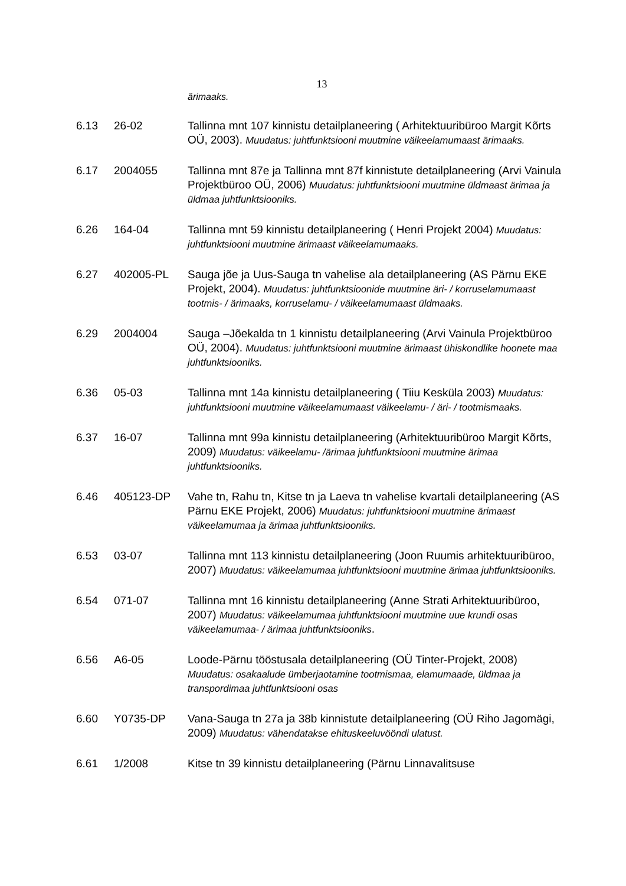13
ärimaaks.
6.13 26-02 Tallinna mnt 107 kinnistu detailplaneering ( Arhitektuuribüroo Margit Kõrts OÜ, 2003). Muudatus: juhtfunktsiooni muutmine väikeelamumaast ärimaaks.
6.17 2004055 Tallinna mnt 87e ja Tallinna mnt 87f kinnistute detailplaneering (Arvi Vainula Projektbüroo OÜ, 2006) Muudatus: juhtfunktsiooni muutmine üldmaast ärimaa ja üldmaa juhtfunktsiooniks.
6.26 164-04 Tallinna mnt 59 kinnistu detailplaneering ( Henri Projekt 2004) Muudatus: juhtfunktsiooni muutmine ärimaast väikeelamumaaks.
6.27 402005-PL Sauga jõe ja Uus-Sauga tn vahelise ala detailplaneering (AS Pärnu EKE Projekt, 2004). Muudatus: juhtfunktsioonide muutmine äri- / korruselamumaast tootmis- / ärimaaks, korruselamu- / väikeelamumaast üldmaaks.
6.29 2004004 Sauga –Jõekalda tn 1 kinnistu detailplaneering (Arvi Vainula Projektbüroo OÜ, 2004). Muudatus: juhtfunktsiooni muutmine ärimaast ühiskondlike hoonete maa juhtfunktsiooniks.
6.36 05-03 Tallinna mnt 14a kinnistu detailplaneering ( Tiiu Kesküla 2003) Muudatus: juhtfunktsiooni muutmine väikeelamumaast väikeelamu- / äri- / tootmismaaks.
6.37 16-07 Tallinna mnt 99a kinnistu detailplaneering (Arhitektuuribüroo Margit Kõrts, 2009) Muudatus: väikeelamu- /ärimaa juhtfunktsiooni muutmine ärimaa juhtfunktsiooniks.
6.46 405123-DP Vahe tn, Rahu tn, Kitse tn ja Laeva tn vahelise kvartali detailplaneering (AS Pärnu EKE Projekt, 2006) Muudatus: juhtfunktsiooni muutmine ärimaast väikeelamumaa ja ärimaa juhtfunktsiooniks.
6.53 03-07 Tallinna mnt 113 kinnistu detailplaneering (Joon Ruumis arhitektuuribüroo, 2007) Muudatus: väikeelamumaa juhtfunktsiooni muutmine ärimaa juhtfunktsiooniks.
6.54 071-07 Tallinna mnt 16 kinnistu detailplaneering (Anne Strati Arhitektuuribüroo, 2007) Muudatus: väikeelamumaa juhtfunktsiooni muutmine uue krundi osas väikeelamumaa- / ärimaa juhtfunktsiooniks.
6.56 A6-05 Loode-Pärnu tööstusala detailplaneering (OÜ Tinter-Projekt, 2008) Muudatus: osakaalude ümberjaotamine tootmismaa, elamumaade, üldmaa ja transpordimaa juhtfunktsiooni osas
6.60 Y0735-DP Vana-Sauga tn 27a ja 38b kinnistute detailplaneering (OÜ Riho Jagomägi, 2009) Muudatus: vähendatakse ehituskeeluvööndi ulatust.
6.61 1/2008 Kitse tn 39 kinnistu detailplaneering (Pärnu Linnavalitsuse